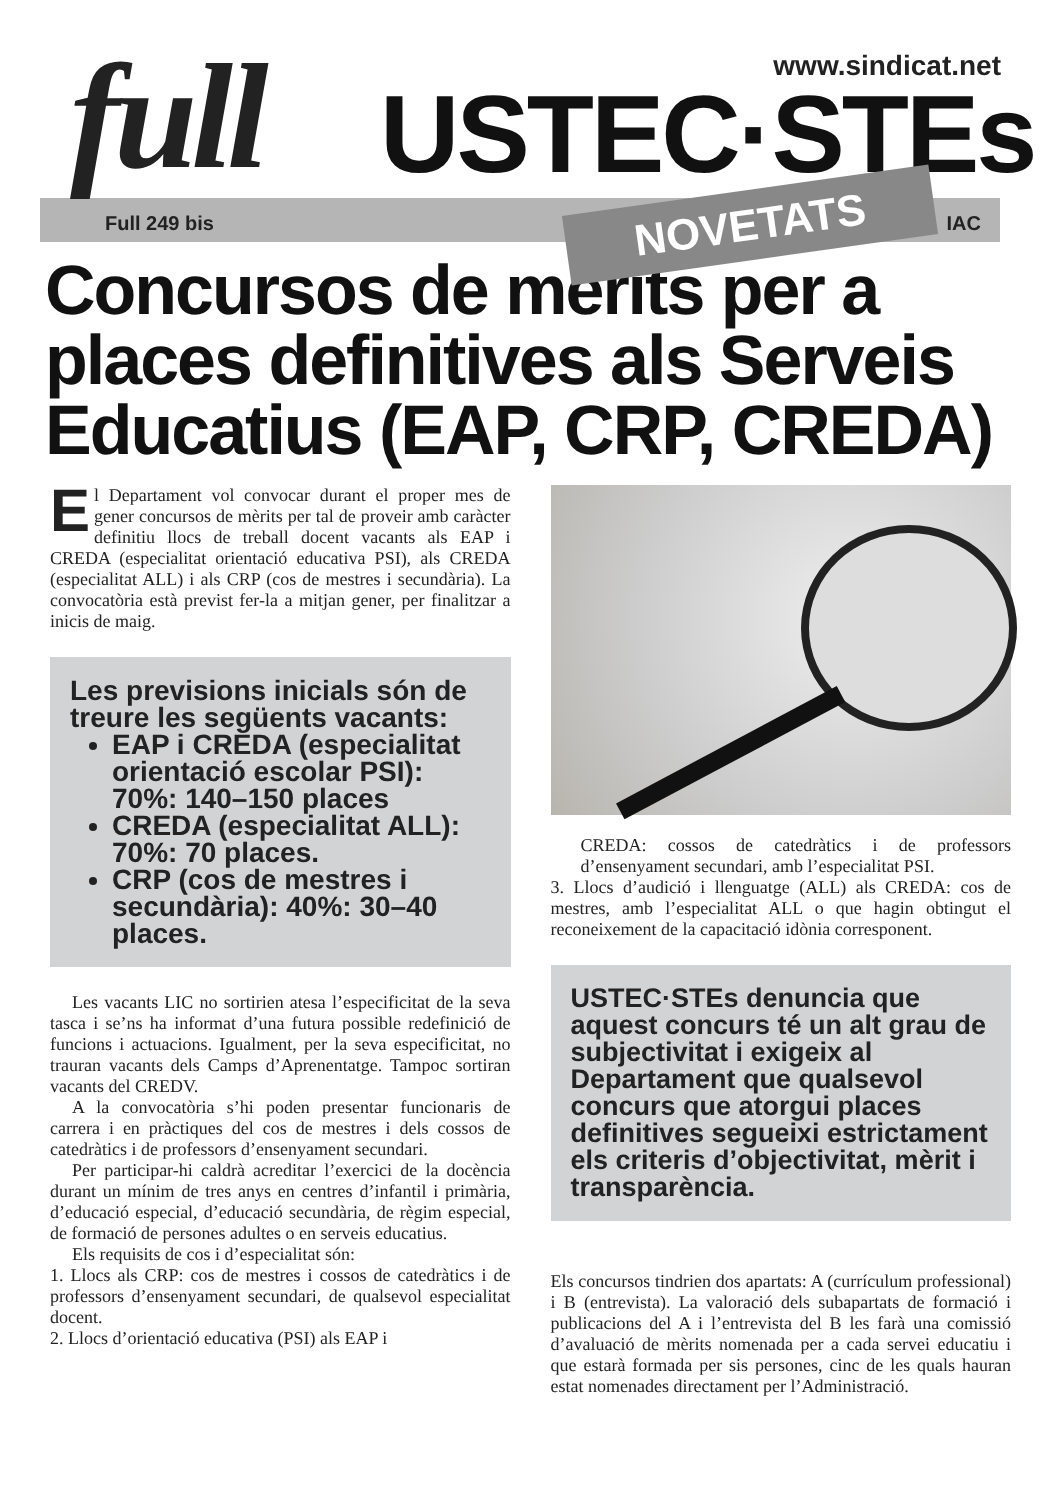full USTEC·STEs
www.sindicat.net
Full 249 bis IAC NOVETATS
Concursos de mèrits per a places definitives als Serveis Educatius (EAP, CRP, CREDA)
El Departament vol convocar durant el proper mes de gener concursos de mèrits per tal de proveir amb caràcter definitiu llocs de treball docent vacants als EAP i CREDA (especialitat orientació educativa PSI), als CREDA (especialitat ALL) i als CRP (cos de mestres i secundària). La convocatòria està previst fer-la a mitjan gener, per finalitzar a inicis de maig.
Les previsions inicials són de treure les següents vacants:
EAP i CREDA (especialitat orientació escolar PSI): 70%: 140–150 places
CREDA (especialitat ALL): 70%: 70 places.
CRP (cos de mestres i secundària): 40%: 30–40 places.
Les vacants LIC no sortirien atesa l’especificitat de la seva tasca i se’ns ha informat d’una futura possible redefinició de funcions i actuacions. Igualment, per la seva especificitat, no trauran vacants dels Camps d’Aprenentatge. Tampoc sortiran vacants del CREDV.
A la convocatòria s’hi poden presentar funcionaris de carrera i en pràctiques del cos de mestres i dels cossos de catedràtics i de professors d’ensenyament secundari.
Per participar-hi caldrà acreditar l’exercici de la docència durant un mínim de tres anys en centres d’infantil i primària, d’educació especial, d’educació secundària, de règim especial, de formació de persones adultes o en serveis educatius.
Els requisits de cos i d’especialitat són:
1. Llocs als CRP: cos de mestres i cossos de catedràtics i de professors d’ensenyament secundari, de qualsevol especialitat docent.
2. Llocs d’orientació educativa (PSI) als EAP i
CREDA: cossos de catedràtics i de professors d’ensenyament secundari, amb l’especialitat PSI.
3. Llocs d’audició i llenguatge (ALL) als CREDA: cos de mestres, amb l’especialitat ALL o que hagin obtingut el reconeixement de la capacitació idònia corresponent.
USTEC·STEs denuncia que aquest concurs té un alt grau de subjectivitat i exigeix al Departament que qualsevol concurs que atorgui places definitives segueixi estrictament els criteris d’objectivitat, mèrit i transparència.
Els concursos tindrien dos apartats: A (currículum professional) i B (entrevista). La valoració dels subapartats de formació i publicacions del A i l’entrevista del B les farà una comissió d’avaluació de mèrits nomenada per a cada servei educatiu i que estarà formada per sis persones, cinc de les quals hauran estat nomenades directament per l’Administració.